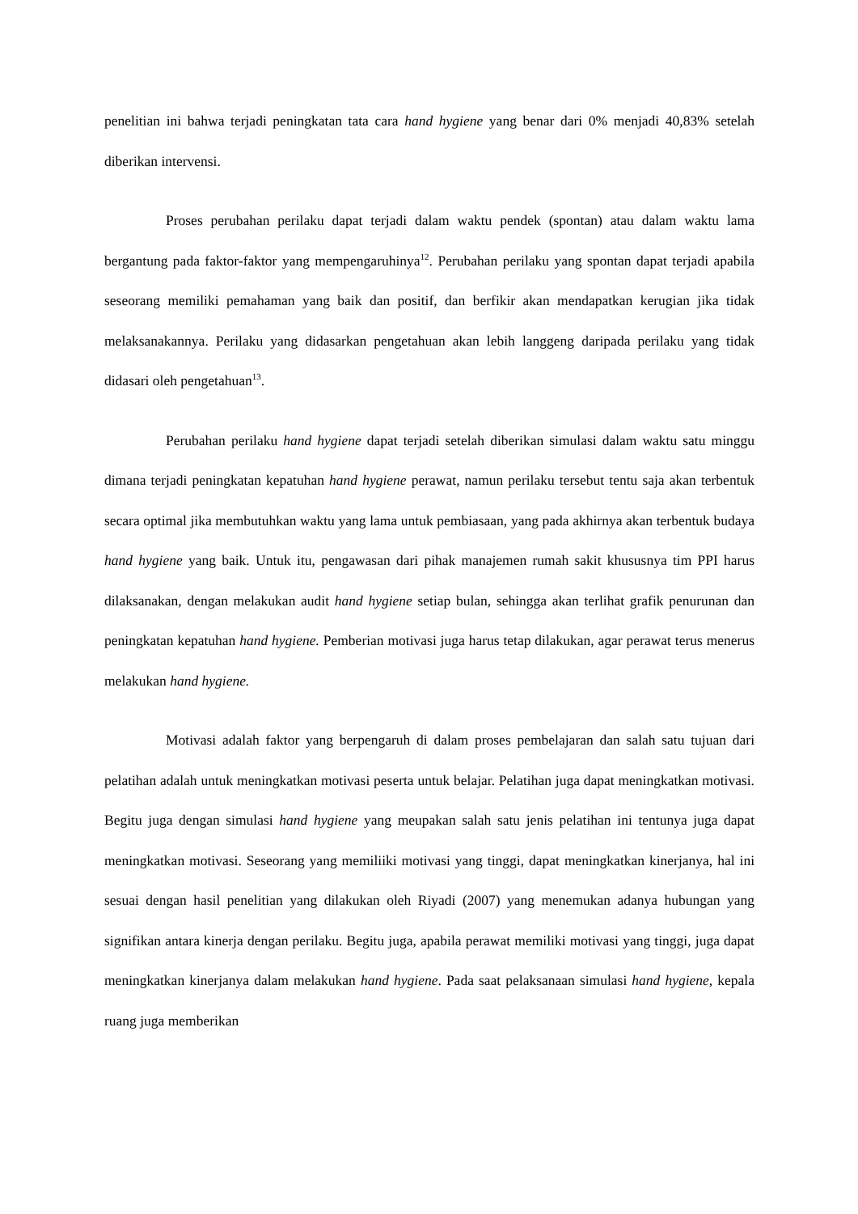penelitian ini bahwa terjadi peningkatan tata cara hand hygiene yang benar dari 0% menjadi 40,83% setelah diberikan intervensi.
Proses perubahan perilaku dapat terjadi dalam waktu pendek (spontan) atau dalam waktu lama bergantung pada faktor-faktor yang mempengaruhinya<sup>12</sup>. Perubahan perilaku yang spontan dapat terjadi apabila seseorang memiliki pemahaman yang baik dan positif, dan berfikir akan mendapatkan kerugian jika tidak melaksanakannya. Perilaku yang didasarkan pengetahuan akan lebih langgeng daripada perilaku yang tidak didasari oleh pengetahuan<sup>13</sup>.
Perubahan perilaku hand hygiene dapat terjadi setelah diberikan simulasi dalam waktu satu minggu dimana terjadi peningkatan kepatuhan hand hygiene perawat, namun perilaku tersebut tentu saja akan terbentuk secara optimal jika membutuhkan waktu yang lama untuk pembiasaan, yang pada akhirnya akan terbentuk budaya hand hygiene yang baik. Untuk itu, pengawasan dari pihak manajemen rumah sakit khususnya tim PPI harus dilaksanakan, dengan melakukan audit hand hygiene setiap bulan, sehingga akan terlihat grafik penurunan dan peningkatan kepatuhan hand hygiene. Pemberian motivasi juga harus tetap dilakukan, agar perawat terus menerus melakukan hand hygiene.
Motivasi adalah faktor yang berpengaruh di dalam proses pembelajaran dan salah satu tujuan dari pelatihan adalah untuk meningkatkan motivasi peserta untuk belajar. Pelatihan juga dapat meningkatkan motivasi. Begitu juga dengan simulasi hand hygiene yang meupakan salah satu jenis pelatihan ini tentunya juga dapat meningkatkan motivasi. Seseorang yang memiliiki motivasi yang tinggi, dapat meningkatkan kinerjanya, hal ini sesuai dengan hasil penelitian yang dilakukan oleh Riyadi (2007) yang menemukan adanya hubungan yang signifikan antara kinerja dengan perilaku. Begitu juga, apabila perawat memiliki motivasi yang tinggi, juga dapat meningkatkan kinerjanya dalam melakukan hand hygiene. Pada saat pelaksanaan simulasi hand hygiene, kepala ruang juga memberikan